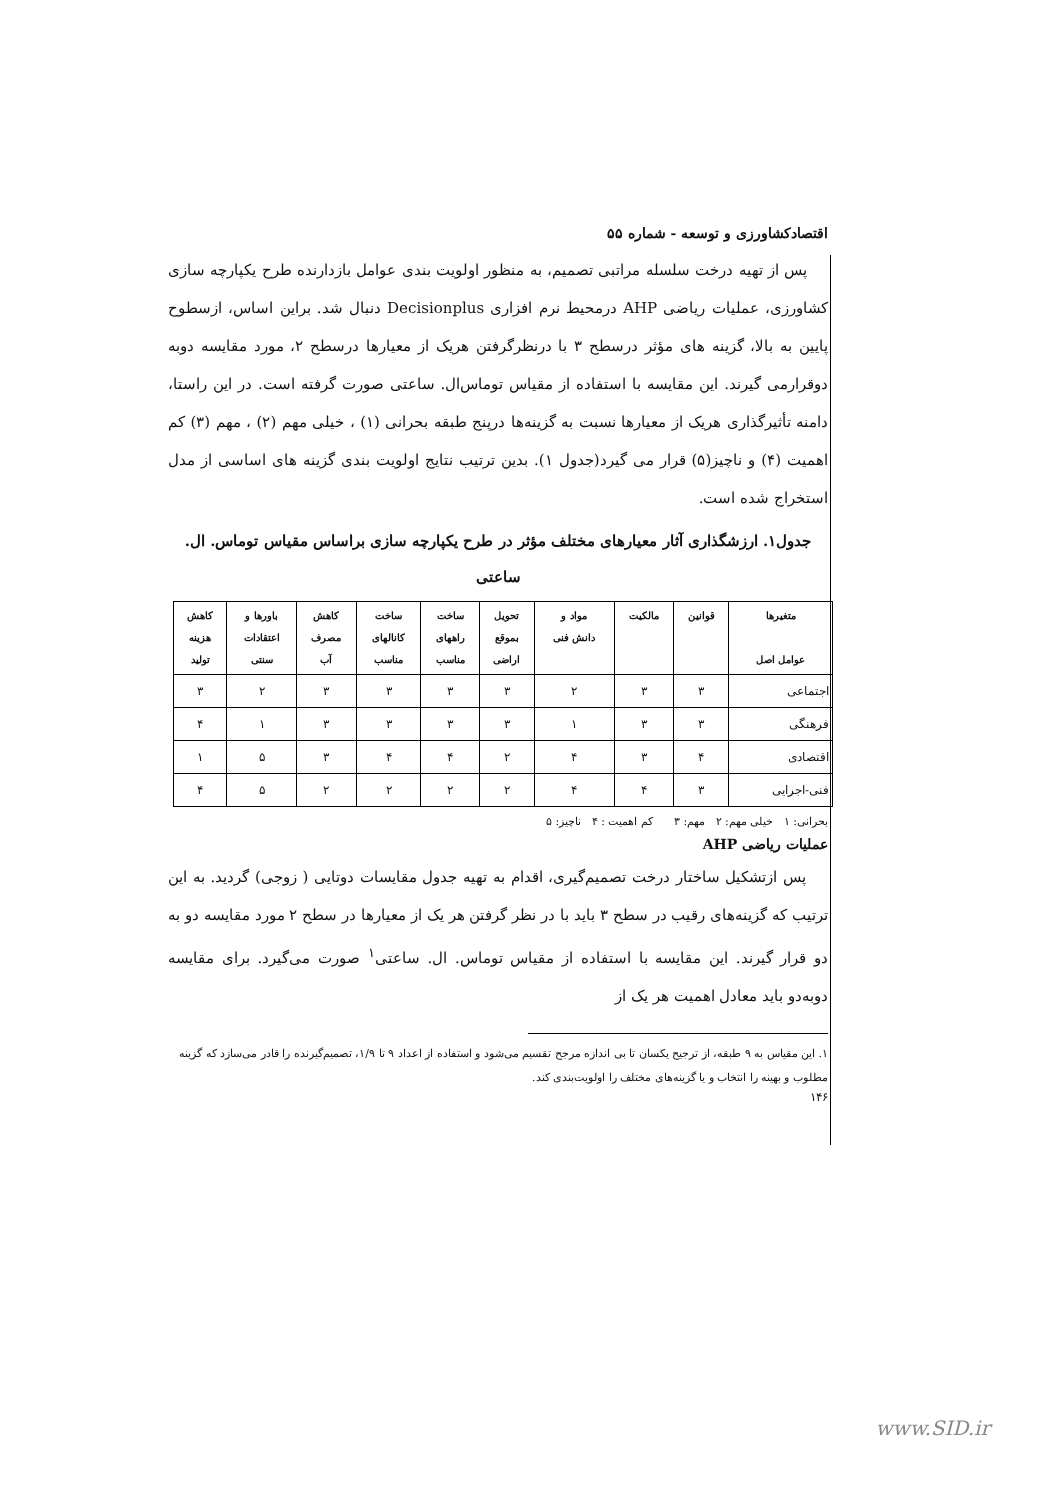اقتصادکشاورزی و توسعه - شماره ۵۵
پس از تهیه درخت سلسله مراتبی تصمیم، به منظور اولویت بندی عوامل بازدارنده طرح یکپارچه سازی کشاورزی، عملیات ریاضی AHP درمحیط نرم افزاری Decisionplus دنبال شد. براین اساس، ازسطوح پایین به بالا، گزینه های مؤثر درسطح ۳ با درنظرگرفتن هریک از معیارها درسطح ۲، مورد مقایسه دوبه دوقرارمی گیرند. این مقایسه با استفاده از مقیاس توماس‌ال. ساعتی صورت گرفته است. در این راستا، دامنه تأثیرگذاری هریک از معیارها نسبت به گزینه‌ها درپنج طبقه بحرانی (۱) ، خیلی مهم (۲) ، مهم (۳) کم اهمیت (۴) و ناچیز(۵) قرار می گیرد(جدول ۱). بدین ترتیب نتایج اولویت بندی گزینه های اساسی از مدل استخراج شده است.
جدول۱. ارزشگذاری آثار معیارهای مختلف مؤثر در طرح یکپارچه سازی براساس مقیاس توماس. ال. ساعتی
| متغیرها عوامل اصل | قوانین | مالکیت | مواد و دانش فنی | تحویل بموقع اراضی | ساخت راههای مناسب | ساخت کانالهای مناسب | کاهش مصرف آب | باورها و اعتقادات سنتی | کاهش هزینه تولید |
| --- | --- | --- | --- | --- | --- | --- | --- | --- | --- |
| اجتماعی | ۳ | ۳ | ۲ | ۳ | ۳ | ۳ | ۳ | ۲ | ۳ |
| فرهنگی | ۳ | ۳ | ۱ | ۳ | ۳ | ۳ | ۳ | ۱ | ۴ |
| اقتصادی | ۴ | ۳ | ۴ | ۲ | ۴ | ۴ | ۳ | ۵ | ۱ |
| فنی-اجرایی | ۳ | ۴ | ۴ | ۲ | ۲ | ۲ | ۲ | ۵ | ۴ |
بحرانی: ۱ خیلی مهم: ۲ مهم: ۳ کم اهمیت : ۴ ناچیز: ۵
عملیات ریاضی AHP
پس ازتشکیل ساختار درخت تصمیم‌گیری، اقدام به تهیه جدول مقایسات دوتایی ( زوجی) گردید. به این ترتیب که گزینه‌های رقیب در سطح ۳ باید با در نظر گرفتن هر یک از معیارها در سطح ۲ مورد مقایسه دو به دو قرار گیرند. این مقایسه با استفاده از مقیاس توماس. ال. ساعتی<sup>۱</sup> صورت می‌گیرد. برای مقایسه دوبه‌دو باید معادل اهمیت هر یک از
۱. این مقیاس به ۹ طبقه، از ترجیح یکسان تا بی اندازه مرجح تقسیم می‌شود و استفاده از اعداد ۹ تا ۱/۹، تصمیم‌گیرنده را قادر می‌سازد که گزینه مطلوب و بهینه را انتخاب و یا گزینه‌های مختلف را اولویت‌بندی کند.
۱۴۶
www.SID.ir